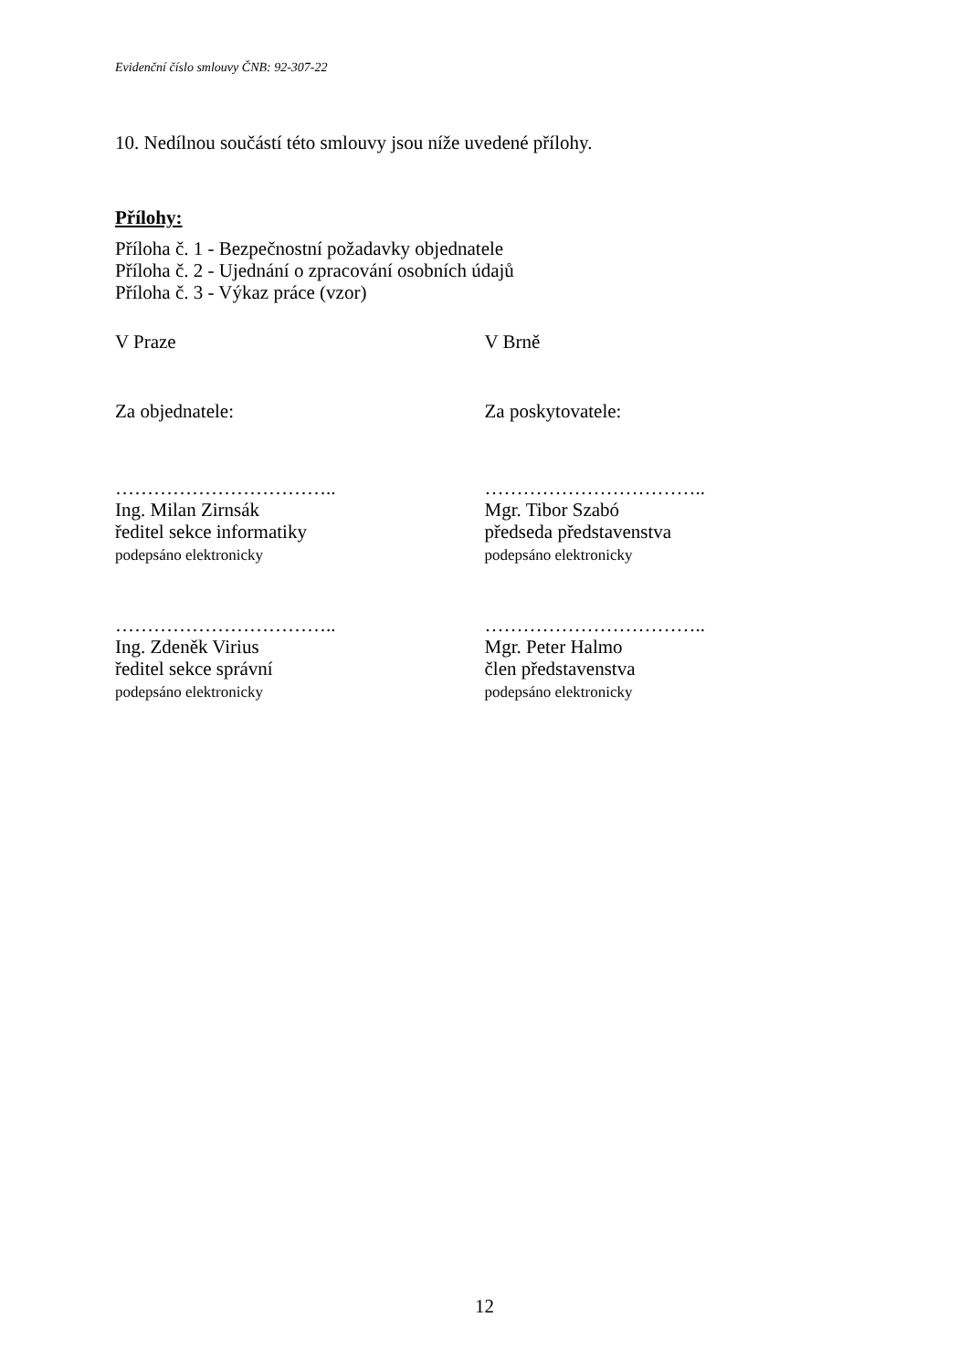Evidenční číslo smlouvy ČNB: 92-307-22
10. Nedílnou součástí této smlouvy jsou níže uvedené přílohy.
Přílohy:
Příloha č. 1 - Bezpečnostní požadavky objednatele
Příloha č. 2 - Ujednání o zpracování osobních údajů
Příloha č. 3 - Výkaz práce (vzor)
V Praze V Brně
Za objednatele: Za poskytovatele:
……………………………..
Ing. Milan Zirnsák
ředitel sekce informatiky
podepsáno elektronicky
……………………………..
Mgr. Tibor Szabó
předseda představenstva
podepsáno elektronicky
……………………………..
Ing. Zdeněk Virius
ředitel sekce správní
podepsáno elektronicky
……………………………..
Mgr. Peter Halmo
člen představenstva
podepsáno elektronicky
12